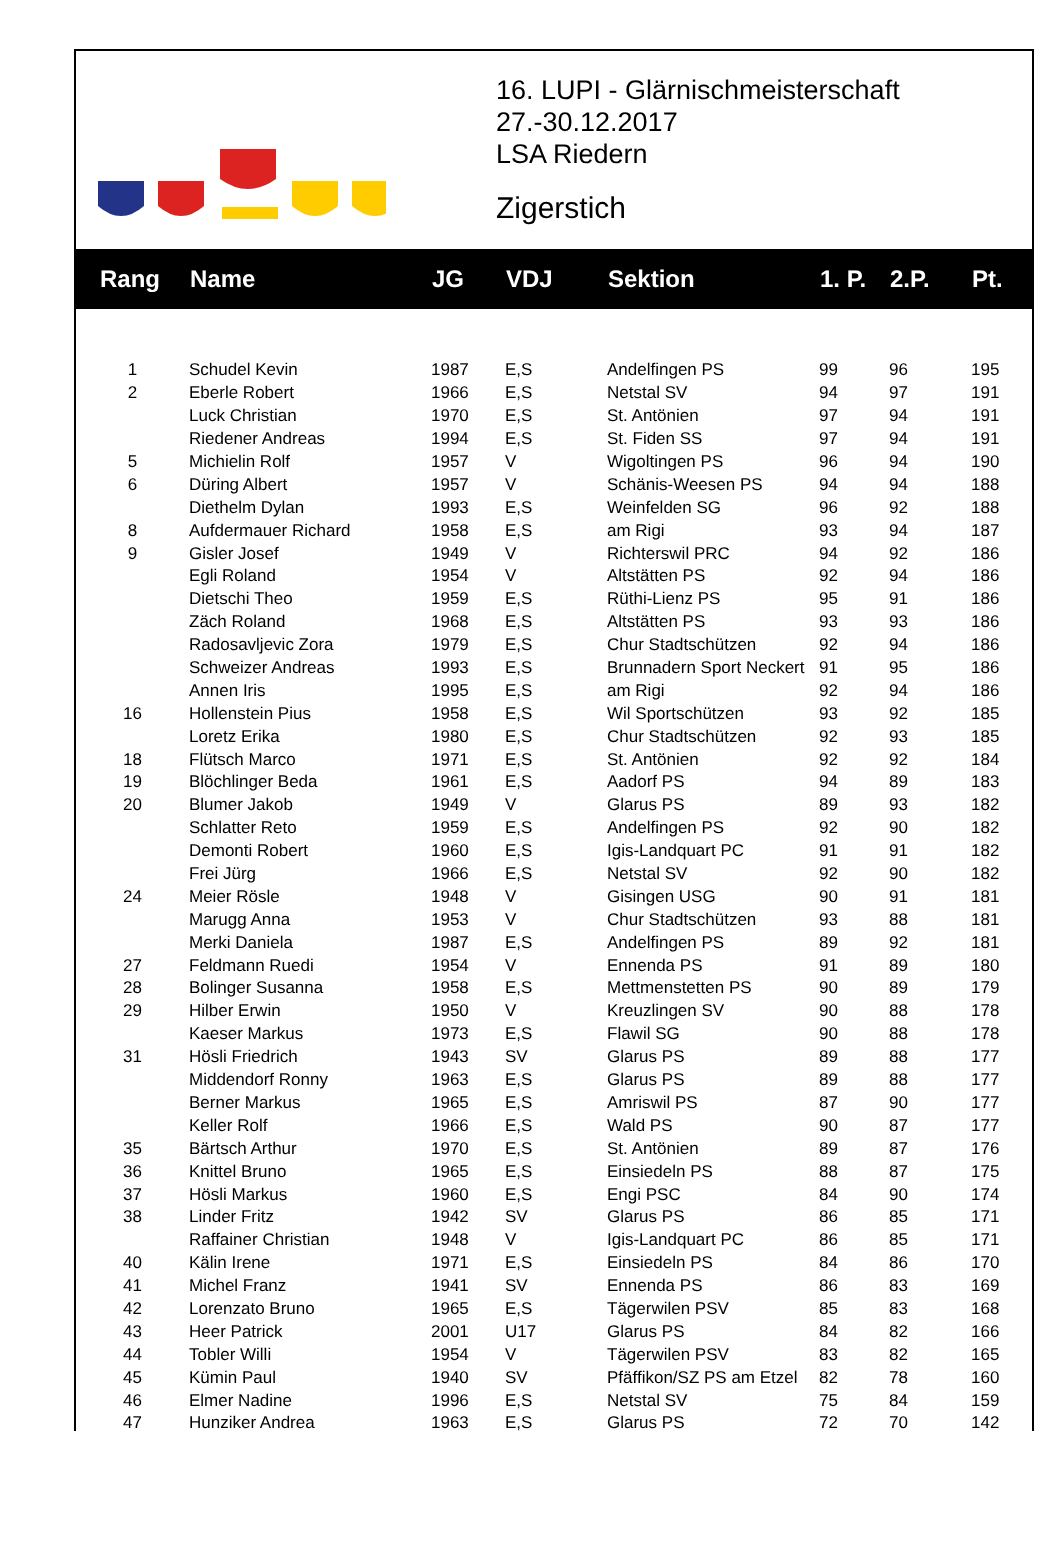16. LUPI - Glärnischmeisterschaft
27.-30.12.2017
LSA Riedern
Zigerstich
| Rang | Name | JG | VDJ | Sektion | 1. P. | 2.P. | Pt. |
| --- | --- | --- | --- | --- | --- | --- | --- |
| 1 | Schudel Kevin | 1987 | E,S | Andelfingen PS | 99 | 96 | 195 |
| 2 | Eberle Robert | 1966 | E,S | Netstal SV | 94 | 97 | 191 |
| | Luck Christian | 1970 | E,S | St. Antönien | 97 | 94 | 191 |
| | Riedener Andreas | 1994 | E,S | St. Fiden SS | 97 | 94 | 191 |
| 5 | Michielin Rolf | 1957 | V | Wigoltingen PS | 96 | 94 | 190 |
| 6 | Düring Albert | 1957 | V | Schänis-Weesen PS | 94 | 94 | 188 |
| | Diethelm Dylan | 1993 | E,S | Weinfelden SG | 96 | 92 | 188 |
| 8 | Aufdermauer Richard | 1958 | E,S | am Rigi | 93 | 94 | 187 |
| 9 | Gisler Josef | 1949 | V | Richterswil PRC | 94 | 92 | 186 |
| | Egli Roland | 1954 | V | Altstätten PS | 92 | 94 | 186 |
| | Dietschi Theo | 1959 | E,S | Rüthi-Lienz PS | 95 | 91 | 186 |
| | Zäch Roland | 1968 | E,S | Altstätten PS | 93 | 93 | 186 |
| | Radosavljevic Zora | 1979 | E,S | Chur Stadtschützen | 92 | 94 | 186 |
| | Schweizer Andreas | 1993 | E,S | Brunnadern Sport Neckert | 91 | 95 | 186 |
| | Annen Iris | 1995 | E,S | am Rigi | 92 | 94 | 186 |
| 16 | Hollenstein Pius | 1958 | E,S | Wil Sportschützen | 93 | 92 | 185 |
| | Loretz Erika | 1980 | E,S | Chur Stadtschützen | 92 | 93 | 185 |
| 18 | Flütsch Marco | 1971 | E,S | St. Antönien | 92 | 92 | 184 |
| 19 | Blöchlinger Beda | 1961 | E,S | Aadorf PS | 94 | 89 | 183 |
| 20 | Blumer Jakob | 1949 | V | Glarus PS | 89 | 93 | 182 |
| | Schlatter Reto | 1959 | E,S | Andelfingen PS | 92 | 90 | 182 |
| | Demonti Robert | 1960 | E,S | Igis-Landquart PC | 91 | 91 | 182 |
| | Frei Jürg | 1966 | E,S | Netstal SV | 92 | 90 | 182 |
| 24 | Meier Rösle | 1948 | V | Gisingen USG | 90 | 91 | 181 |
| | Marugg Anna | 1953 | V | Chur Stadtschützen | 93 | 88 | 181 |
| | Merki Daniela | 1987 | E,S | Andelfingen PS | 89 | 92 | 181 |
| 27 | Feldmann Ruedi | 1954 | V | Ennenda PS | 91 | 89 | 180 |
| 28 | Bolinger Susanna | 1958 | E,S | Mettmenstetten PS | 90 | 89 | 179 |
| 29 | Hilber Erwin | 1950 | V | Kreuzlingen SV | 90 | 88 | 178 |
| | Kaeser Markus | 1973 | E,S | Flawil SG | 90 | 88 | 178 |
| 31 | Hösli Friedrich | 1943 | SV | Glarus PS | 89 | 88 | 177 |
| | Middendorf Ronny | 1963 | E,S | Glarus PS | 89 | 88 | 177 |
| | Berner Markus | 1965 | E,S | Amriswil PS | 87 | 90 | 177 |
| | Keller Rolf | 1966 | E,S | Wald PS | 90 | 87 | 177 |
| 35 | Bärtsch Arthur | 1970 | E,S | St. Antönien | 89 | 87 | 176 |
| 36 | Knittel Bruno | 1965 | E,S | Einsiedeln PS | 88 | 87 | 175 |
| 37 | Hösli Markus | 1960 | E,S | Engi PSC | 84 | 90 | 174 |
| 38 | Linder Fritz | 1942 | SV | Glarus PS | 86 | 85 | 171 |
| | Raffainer Christian | 1948 | V | Igis-Landquart PC | 86 | 85 | 171 |
| 40 | Kälin Irene | 1971 | E,S | Einsiedeln PS | 84 | 86 | 170 |
| 41 | Michel Franz | 1941 | SV | Ennenda PS | 86 | 83 | 169 |
| 42 | Lorenzato Bruno | 1965 | E,S | Tägerwilen PSV | 85 | 83 | 168 |
| 43 | Heer Patrick | 2001 | U17 | Glarus PS | 84 | 82 | 166 |
| 44 | Tobler Willi | 1954 | V | Tägerwilen PSV | 83 | 82 | 165 |
| 45 | Kümin Paul | 1940 | SV | Pfäffikon/SZ PS am Etzel | 82 | 78 | 160 |
| 46 | Elmer Nadine | 1996 | E,S | Netstal SV | 75 | 84 | 159 |
| 47 | Hunziker Andrea | 1963 | E,S | Glarus PS | 72 | 70 | 142 |